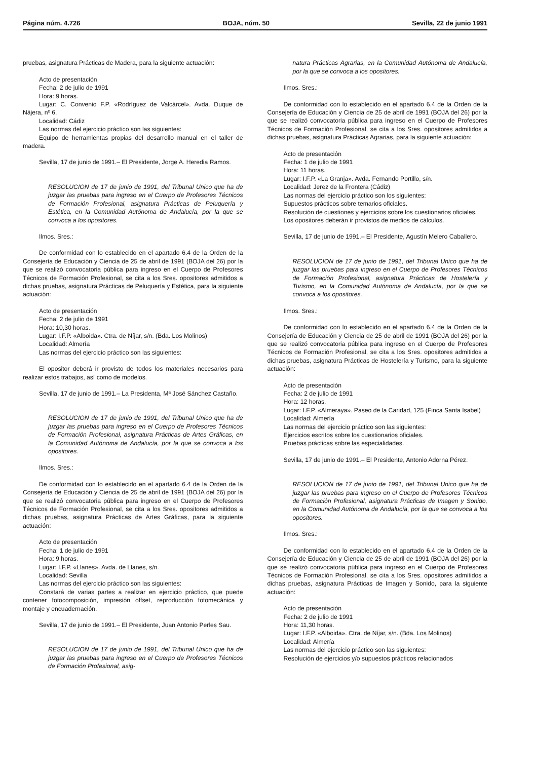Página núm. 4.726 BOJA, núm. 50 Sevilla, 22 de junio 1991
pruebas, asignatura Prácticas de Madera, para la siguiente actuación:
Acto de presentación
Fecha: 2 de julio de 1991
Hora: 9 horas.
Lugar: C. Convenio F.P. «Rodríguez de Valcárcel». Avda. Duque de Nájera, nº 6.
Localidad: Cádiz
Las normas del ejercicio práctico son las siguientes:
Equipo de herramientas propias del desarrollo manual en el taller de madera.
Sevilla, 17 de junio de 1991.– El Presidente, Jorge A. Heredia Ramos.
RESOLUCION de 17 de junio de 1991, del Tribunal Unico que ha de juzgar las pruebas para ingreso en el Cuerpo de Profesores Técnicos de Formación Profesional, asignatura Prácticas de Peluquería y Estética, en la Comunidad Autónoma de Andalucía, por la que se convoca a los opositores.
Ilmos. Sres.:
De conformidad con lo establecido en el apartado 6.4 de la Orden de la Consejería de Educación y Ciencia de 25 de abril de 1991 (BOJA del 26) por la que se realizó convocatoria pública para ingreso en el Cuerpo de Profesores Técnicos de Formación Profesional, se cita a los Sres. opositores admitidos a dichas pruebas, asignatura Prácticas de Peluquería y Estética, para la siguiente actuación:
Acto de presentación
Fecha: 2 de julio de 1991
Hora: 10,30 horas.
Lugar: I.F.P. «Alboida». Ctra. de Níjar, s/n. (Bda. Los Molinos)
Localidad: Almería
Las normas del ejercicio práctico son las siguientes:
El opositor deberá ir provisto de todos los materiales necesarios para realizar estos trabajos, así como de modelos.
Sevilla, 17 de junio de 1991.– La Presidenta, Mª José Sánchez Castaño.
RESOLUCION de 17 de junio de 1991, del Tribunal Unico que ha de juzgar las pruebas para ingreso en el Cuerpo de Profesores Técnicos de Formación Profesional, asignatura Prácticas de Artes Gráficas, en la Comunidad Autónoma de Andalucía, por la que se convoca a los opositores.
Ilmos. Sres.:
De conformidad con lo establecido en el apartado 6.4 de la Orden de la Consejería de Educación y Ciencia de 25 de abril de 1991 (BOJA del 26) por la que se realizó convocatoria pública para ingreso en el Cuerpo de Profesores Técnicos de Formación Profesional, se cita a los Sres. opositores admitidos a dichas pruebas, asignatura Prácticas de Artes Gráficas, para la siguiente actuación:
Acto de presentación
Fecha: 1 de julio de 1991
Hora: 9 horas.
Lugar: I.F.P. «Llanes». Avda. de Llanes, s/n.
Localidad: Sevilla
Las normas del ejercicio práctico son las siguientes:
Constará de varias partes a realizar en ejercicio práctico, que puede contener fotocomposición, impresión offset, reproducción fotomecánica y montaje y encuadernación.
Sevilla, 17 de junio de 1991.– El Presidente, Juan Antonio Perles Sau.
RESOLUCION de 17 de junio de 1991, del Tribunal Unico que ha de juzgar las pruebas para ingreso en el Cuerpo de Profesores Técnicos de Formación Profesional, asig-
natura Prácticas Agrarias, en la Comunidad Autónoma de Andalucía, por la que se convoca a los opositores.
Ilmos. Sres.:
De conformidad con lo establecido en el apartado 6.4 de la Orden de la Consejería de Educación y Ciencia de 25 de abril de 1991 (BOJA del 26) por la que se realizó convocatoria pública para ingreso en el Cuerpo de Profesores Técnicos de Formación Profesional, se cita a los Sres. opositores admitidos a dichas pruebas, asignatura Prácticas Agrarias, para la siguiente actuación:
Acto de presentación
Fecha: 1 de julio de 1991
Hora: 11 horas.
Lugar: I.F.P. «La Granja». Avda. Fernando Portillo, s/n.
Localidad: Jerez de la Frontera (Cádiz)
Las normas del ejercicio práctico son los siguientes:
Supuestos prácticos sobre temarios oficiales.
Resolución de cuestiones y ejercicios sobre los cuestionarios oficiales.
Los opositores deberán ir provistos de medios de cálculos.
Sevilla, 17 de junio de 1991.– El Presidente, Agustín Melero Caballero.
RESOLUCION de 17 de junio de 1991, del Tribunal Unico que ha de juzgar las pruebas para ingreso en el Cuerpo de Profesores Técnicos de Formación Profesional, asignatura Prácticas de Hostelería y Turismo, en la Comunidad Autónoma de Andalucía, por la que se convoca a los opositores.
Ilmos. Sres.:
De conformidad con lo establecido en el apartado 6.4 de la Orden de la Consejería de Educación y Ciencia de 25 de abril de 1991 (BOJA del 26) por la que se realizó convocatoria pública para ingreso en el Cuerpo de Profesores Técnicos de Formación Profesional, se cita a los Sres. opositores admitidos a dichas pruebas, asignatura Prácticas de Hostelería y Turismo, para la siguiente actuación:
Acto de presentación
Fecha: 2 de julio de 1991
Hora: 12 horas.
Lugar: I.F.P. «Almeraya». Paseo de la Caridad, 125 (Finca Santa Isabel)
Localidad: Almería
Las normas del ejercicio práctico son las siguientes:
Ejercicios escritos sobre los cuestionarios oficiales.
Pruebas prácticas sobre las especialidades.
Sevilla, 17 de junio de 1991.– El Presidente, Antonio Adorna Pérez.
RESOLUCION de 17 de junio de 1991, del Tribunal Unico que ha de juzgar las pruebas para ingreso en el Cuerpo de Profesores Técnicos de Formación Profesional, asignatura Prácticas de Imagen y Sonido, en la Comunidad Autónoma de Andalucía, por la que se convoca a los opositores.
Ilmos. Sres.:
De conformidad con lo establecido en el apartado 6.4 de la Orden de la Consejería de Educación y Ciencia de 25 de abril de 1991 (BOJA del 26) por la que se realizó convocatoria pública para ingreso en el Cuerpo de Profesores Técnicos de Formación Profesional, se cita a los Sres. opositores admitidos a dichas pruebas, asignatura Prácticas de Imagen y Sonido, para la siguiente actuación:
Acto de presentación
Fecha: 2 de julio de 1991
Hora: 11,30 horas.
Lugar: I.F.P. «Alboida». Ctra. de Níjar, s/n. (Bda. Los Molinos)
Localidad: Almería
Las normas del ejercicio práctico son las siguientes:
Resolución de ejercicios y/o supuestos prácticos relacionados